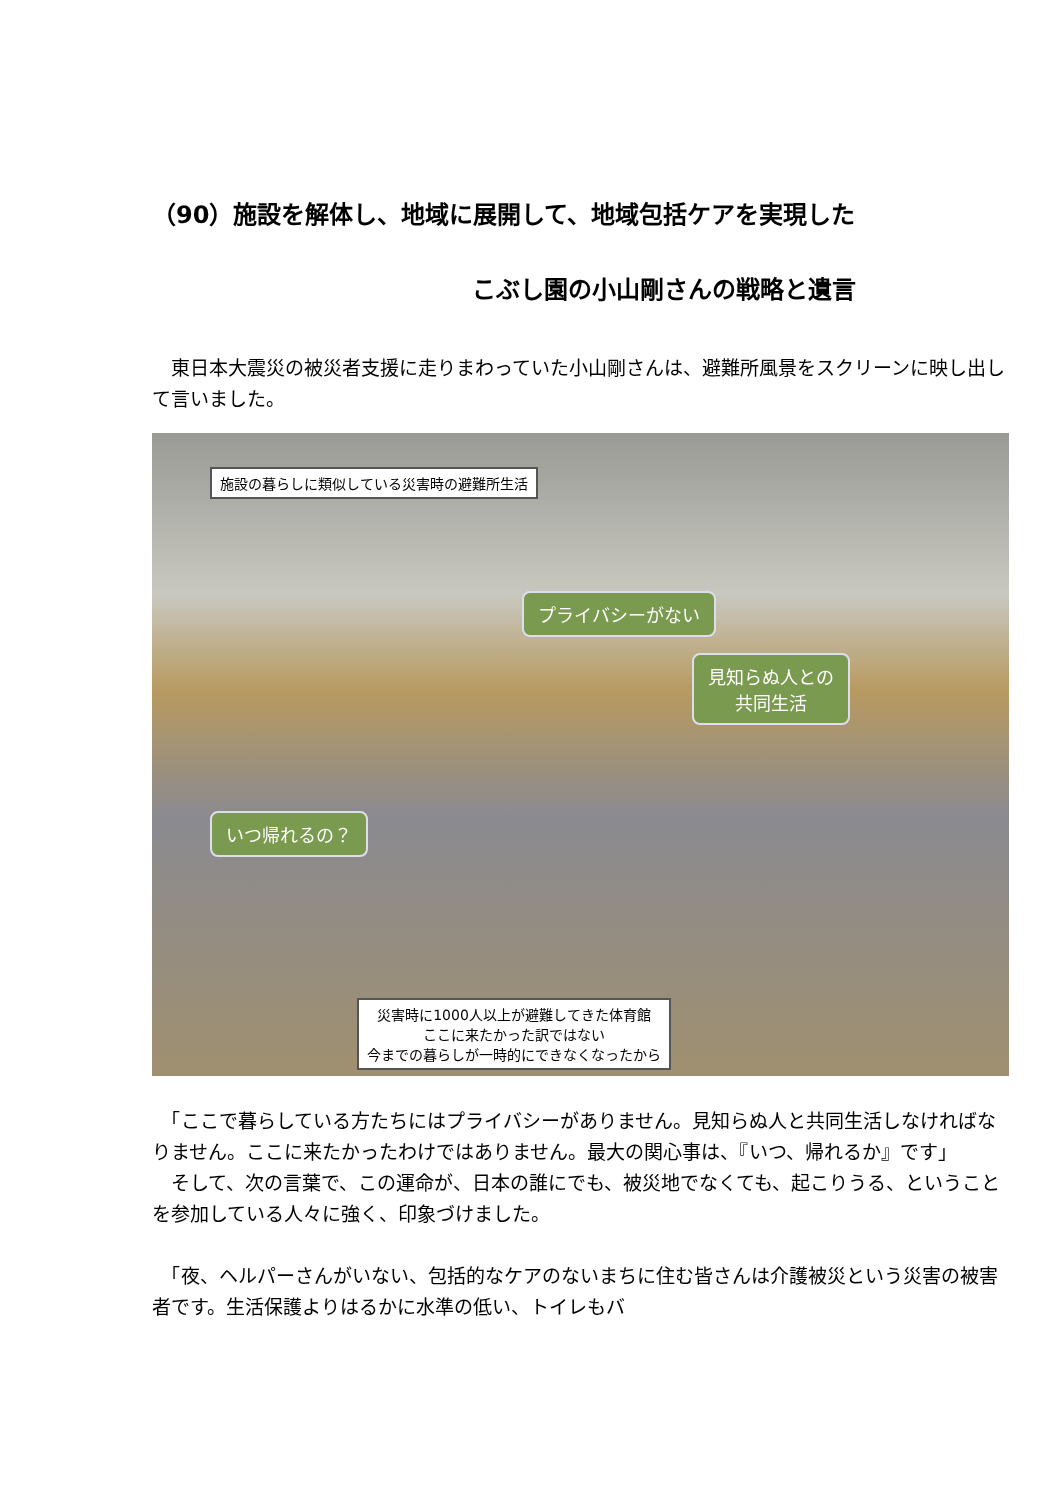（90）施設を解体し、地域に展開して、地域包括ケアを実現した
こぶし園の小山剛さんの戦略と遺言
　東日本大震災の被災者支援に走りまわっていた小山剛さんは、避難所風景をスクリーンに映し出して言いました。
施設の暮らしに類似している災害時の避難所生活
プライバシーがない
見知らぬ人との
共同生活
いつ帰れるの？
災害時に1000人以上が避難してきた体育館
ここに来たかった訳ではない
今までの暮らしが一時的にできなくなったから
　「ここで暮らしている方たちにはプライバシーがありません。見知らぬ人と共同生活しなければなりません。ここに来たかったわけではありません。最大の関心事は、『いつ、帰れるか』です」
　そして、次の言葉で、この運命が、日本の誰にでも、被災地でなくても、起こりうる、ということを参加している人々に強く、印象づけました。
　「夜、ヘルパーさんがいない、包括的なケアのないまちに住む皆さんは介護被災という災害の被害者です。生活保護よりはるかに水準の低い、トイレもバ